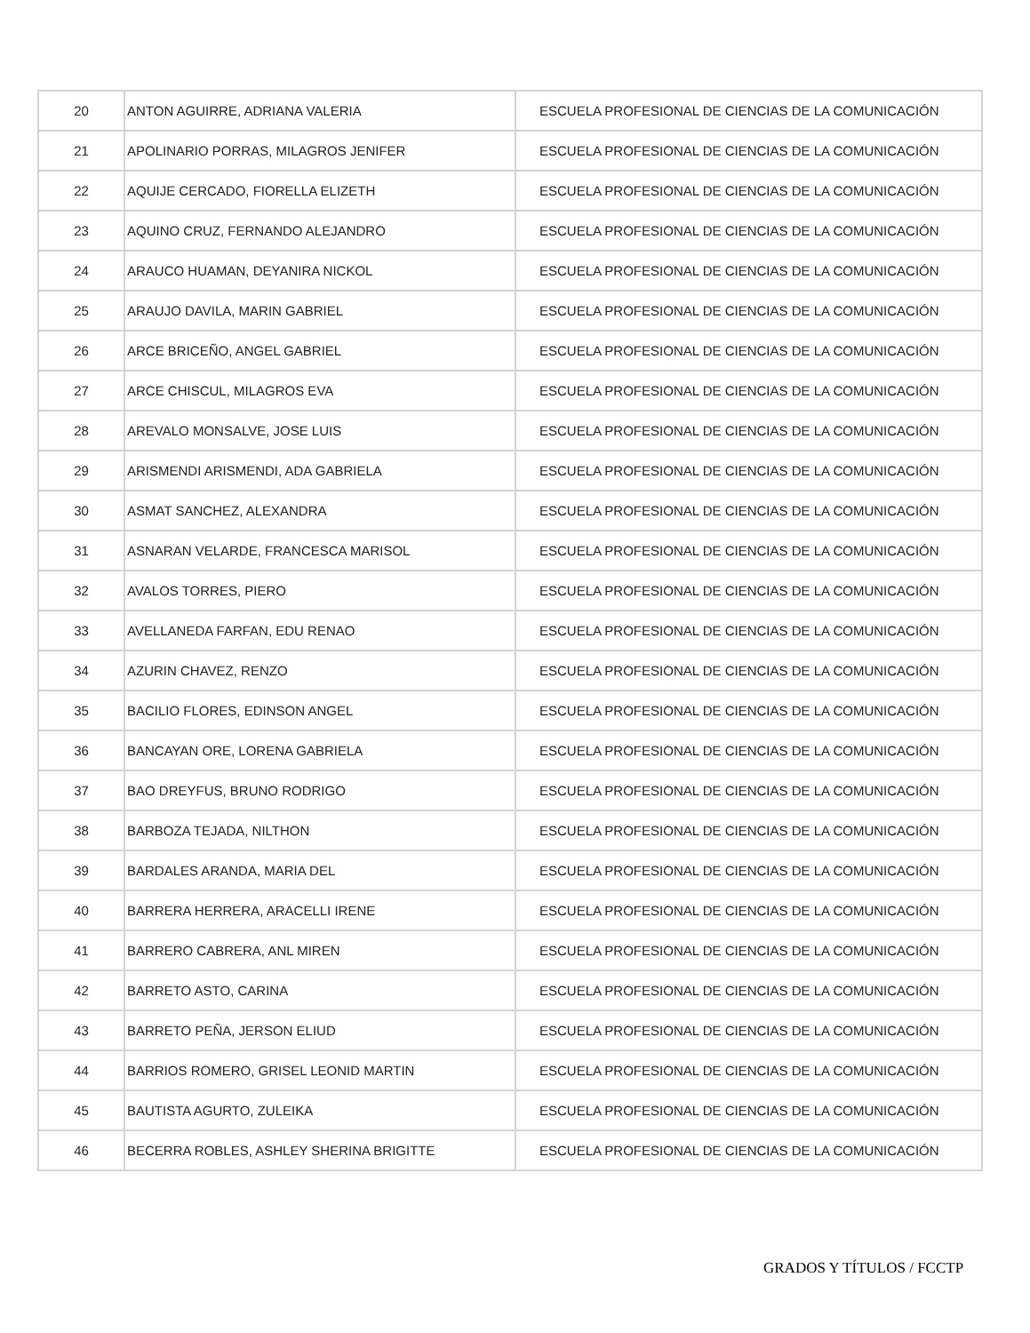| 20 | ANTON AGUIRRE, ADRIANA VALERIA | ESCUELA PROFESIONAL DE CIENCIAS DE LA COMUNICACIÓN |
| 21 | APOLINARIO PORRAS, MILAGROS JENIFER | ESCUELA PROFESIONAL DE CIENCIAS DE LA COMUNICACIÓN |
| 22 | AQUIJE CERCADO, FIORELLA ELIZETH | ESCUELA PROFESIONAL DE CIENCIAS DE LA COMUNICACIÓN |
| 23 | AQUINO CRUZ, FERNANDO ALEJANDRO | ESCUELA PROFESIONAL DE CIENCIAS DE LA COMUNICACIÓN |
| 24 | ARAUCO HUAMAN, DEYANIRA NICKOL | ESCUELA PROFESIONAL DE CIENCIAS DE LA COMUNICACIÓN |
| 25 | ARAUJO DAVILA, MARIN GABRIEL | ESCUELA PROFESIONAL DE CIENCIAS DE LA COMUNICACIÓN |
| 26 | ARCE BRICEÑO, ANGEL GABRIEL | ESCUELA PROFESIONAL DE CIENCIAS DE LA COMUNICACIÓN |
| 27 | ARCE CHISCUL, MILAGROS EVA | ESCUELA PROFESIONAL DE CIENCIAS DE LA COMUNICACIÓN |
| 28 | AREVALO MONSALVE, JOSE LUIS | ESCUELA PROFESIONAL DE CIENCIAS DE LA COMUNICACIÓN |
| 29 | ARISMENDI ARISMENDI, ADA GABRIELA | ESCUELA PROFESIONAL DE CIENCIAS DE LA COMUNICACIÓN |
| 30 | ASMAT SANCHEZ, ALEXANDRA | ESCUELA PROFESIONAL DE CIENCIAS DE LA COMUNICACIÓN |
| 31 | ASNARAN VELARDE, FRANCESCA MARISOL | ESCUELA PROFESIONAL DE CIENCIAS DE LA COMUNICACIÓN |
| 32 | AVALOS TORRES, PIERO | ESCUELA PROFESIONAL DE CIENCIAS DE LA COMUNICACIÓN |
| 33 | AVELLANEDA FARFAN, EDU RENAO | ESCUELA PROFESIONAL DE CIENCIAS DE LA COMUNICACIÓN |
| 34 | AZURIN CHAVEZ, RENZO | ESCUELA PROFESIONAL DE CIENCIAS DE LA COMUNICACIÓN |
| 35 | BACILIO FLORES, EDINSON ANGEL | ESCUELA PROFESIONAL DE CIENCIAS DE LA COMUNICACIÓN |
| 36 | BANCAYAN ORE, LORENA GABRIELA | ESCUELA PROFESIONAL DE CIENCIAS DE LA COMUNICACIÓN |
| 37 | BAO DREYFUS, BRUNO RODRIGO | ESCUELA PROFESIONAL DE CIENCIAS DE LA COMUNICACIÓN |
| 38 | BARBOZA TEJADA, NILTHON | ESCUELA PROFESIONAL DE CIENCIAS DE LA COMUNICACIÓN |
| 39 | BARDALES ARANDA, MARIA DEL | ESCUELA PROFESIONAL DE CIENCIAS DE LA COMUNICACIÓN |
| 40 | BARRERA HERRERA, ARACELLI IRENE | ESCUELA PROFESIONAL DE CIENCIAS DE LA COMUNICACIÓN |
| 41 | BARRERO CABRERA, ANL MIREN | ESCUELA PROFESIONAL DE CIENCIAS DE LA COMUNICACIÓN |
| 42 | BARRETO ASTO, CARINA | ESCUELA PROFESIONAL DE CIENCIAS DE LA COMUNICACIÓN |
| 43 | BARRETO PEÑA, JERSON ELIUD | ESCUELA PROFESIONAL DE CIENCIAS DE LA COMUNICACIÓN |
| 44 | BARRIOS ROMERO, GRISEL LEONID MARTIN | ESCUELA PROFESIONAL DE CIENCIAS DE LA COMUNICACIÓN |
| 45 | BAUTISTA AGURTO, ZULEIKA | ESCUELA PROFESIONAL DE CIENCIAS DE LA COMUNICACIÓN |
| 46 | BECERRA ROBLES, ASHLEY SHERINA BRIGITTE | ESCUELA PROFESIONAL DE CIENCIAS DE LA COMUNICACIÓN |
GRADOS Y TÍTULOS / FCCTP